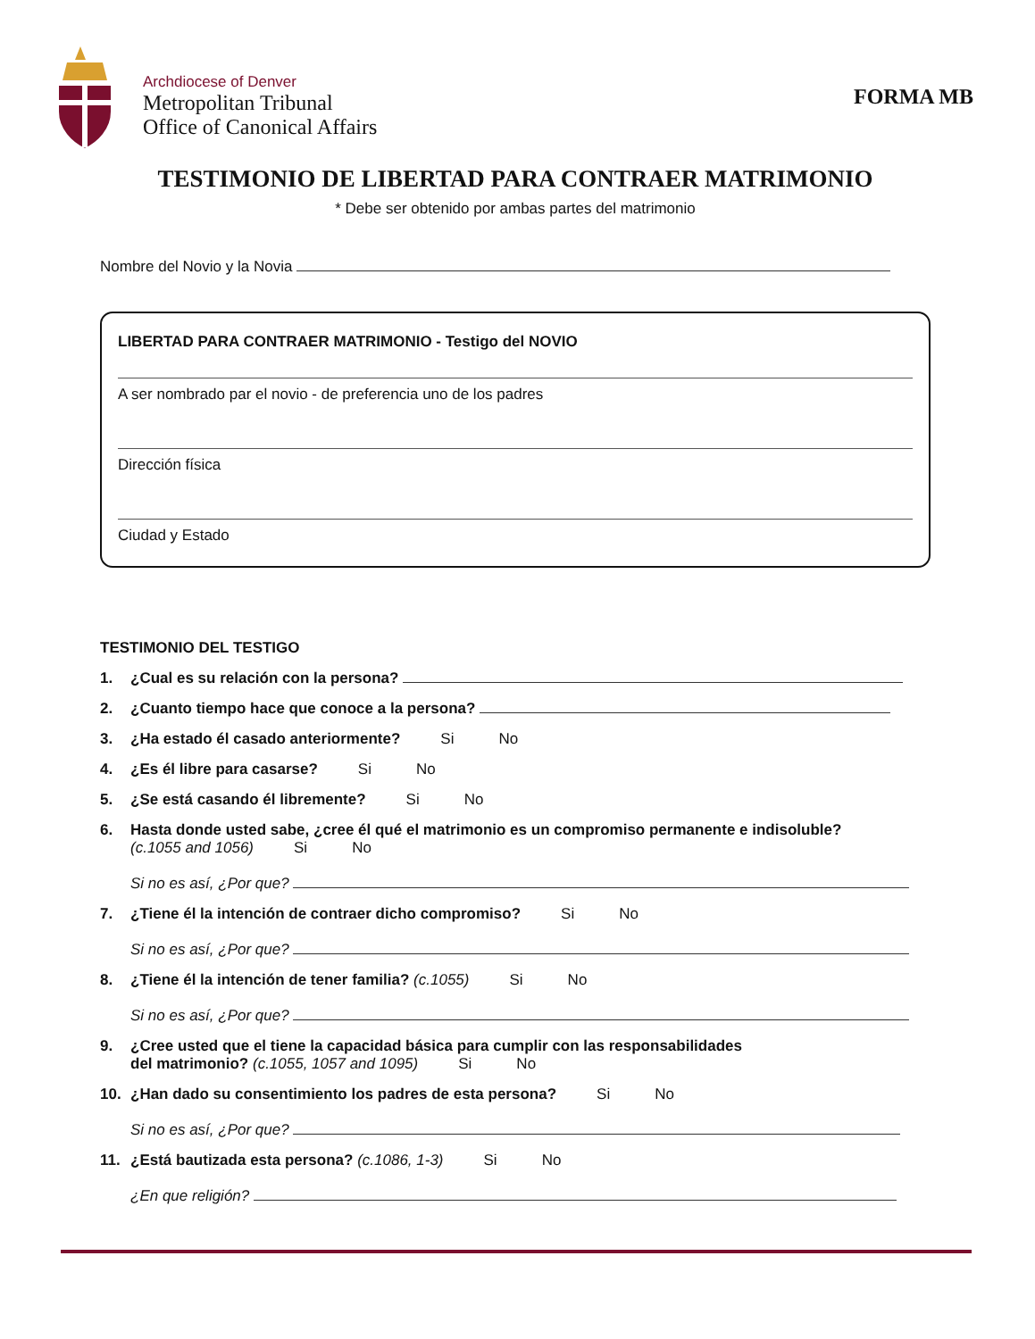Archdiocese of Denver
Metropolitan Tribunal
Office of Canonical Affairs
FORMA MB
TESTIMONIO DE LIBERTAD PARA CONTRAER MATRIMONIO
* Debe ser obtenido por ambas partes del matrimonio
Nombre del Novio y la Novia
LIBERTAD PARA CONTRAER MATRIMONIO - Testigo del NOVIO
A ser nombrado par el novio - de preferencia uno de los padres
Dirección física
Ciudad y Estado
TESTIMONIO DEL TESTIGO
1. ¿Cual es su relación con la persona?
2. ¿Cuanto tiempo hace que conoce a la persona?
3. ¿Ha estado él casado anteriormente? Si No
4. ¿Es él libre para casarse? Si No
5. ¿Se está casando él libremente? Si No
6. Hasta donde usted sabe, ¿cree él qué el matrimonio es un compromiso permanente e indisoluble?
(c.1055 and 1056) Si No
Si no es así, ¿Por que?
7. ¿Tiene él la intención de contraer dicho compromiso? Si No
Si no es así, ¿Por que?
8. ¿Tiene él la intención de tener familia? (c.1055) Si No
Si no es así, ¿Por que?
9. ¿Cree usted que el tiene la capacidad básica para cumplir con las responsabilidades
del matrimonio? (c.1055, 1057 and 1095) Si No
10. ¿Han dado su consentimiento los padres de esta persona? Si No
Si no es así, ¿Por que?
11. ¿Está bautizada esta persona? (c.1086, 1-3) Si No
¿En que religión?